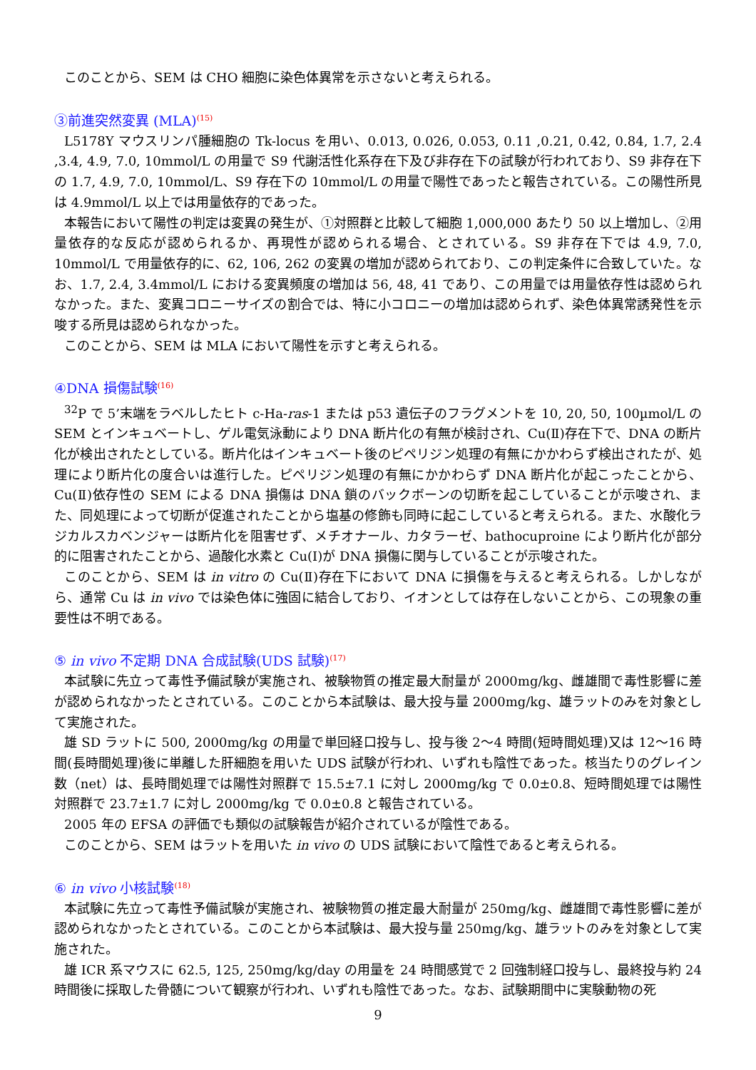このことから、SEM は CHO 細胞に染色体異常を示さないと考えられる。
③前進突然変異 (MLA)<sup>(15)</sup>
L5178Y マウスリンパ腫細胞の Tk-locus を用い、0.013, 0.026, 0.053, 0.11 ,0.21, 0.42, 0.84, 1.7, 2.4 ,3.4, 4.9, 7.0, 10mmol/L の用量で S9 代謝活性化系存在下及び非存在下の試験が行われており、S9 非存在下の 1.7, 4.9, 7.0, 10mmol/L、S9 存在下の 10mmol/L の用量で陽性であったと報告されている。この陽性所見は 4.9mmol/L 以上では用量依存的であった。
本報告において陽性の判定は変異の発生が、①対照群と比較して細胞 1,000,000 あたり 50 以上増加し、②用量依存的な反応が認められるか、再現性が認められる場合、とされている。S9 非存在下では 4.9, 7.0, 10mmol/L で用量依存的に、62, 106, 262 の変異の増加が認められており、この判定条件に合致していた。なお、1.7, 2.4, 3.4mmol/L における変異頻度の増加は 56, 48, 41 であり、この用量では用量依存性は認められなかった。また、変異コロニーサイズの割合では、特に小コロニーの増加は認められず、染色体異常誘発性を示唆する所見は認められなかった。
このことから、SEM は MLA において陽性を示すと考えられる。
④DNA 損傷試験<sup>(16)</sup>
<sup>32</sup>P で 5’末端をラベルしたヒト c-Ha-ras-1 または p53 遺伝子のフラグメントを 10, 20, 50, 100µmol/L の SEM とインキュベートし、ゲル電気泳動により DNA 断片化の有無が検討され、Cu(Ⅱ)存在下で、DNA の断片化が検出されたとしている。断片化はインキュベート後のピペリジン処理の有無にかかわらず検出されたが、処理により断片化の度合いは進行した。ピペリジン処理の有無にかかわらず DNA 断片化が起こったことから、Cu(Ⅱ)依存性の SEM による DNA 損傷は DNA 鎖のバックボーンの切断を起こしていることが示唆され、また、同処理によって切断が促進されたことから塩基の修飾も同時に起こしていると考えられる。また、水酸化ラジカルスカベンジャーは断片化を阻害せず、メチオナール、カタラーゼ、bathocuproine により断片化が部分的に阻害されたことから、過酸化水素と Cu(Ⅰ)が DNA 損傷に関与していることが示唆された。
このことから、SEM は in vitro の Cu(Ⅱ)存在下において DNA に損傷を与えると考えられる。しかしながら、通常 Cu は in vivo では染色体に強固に結合しており、イオンとしては存在しないことから、この現象の重要性は不明である。
⑤ in vivo 不定期 DNA 合成試験(UDS 試験)<sup>(17)</sup>
本試験に先立って毒性予備試験が実施され、被験物質の推定最大耐量が 2000mg/kg、雌雄間で毒性影響に差が認められなかったとされている。このことから本試験は、最大投与量 2000mg/kg、雄ラットのみを対象として実施された。
雄 SD ラットに 500, 2000mg/kg の用量で単回経口投与し、投与後 2～4 時間(短時間処理)又は 12～16 時間(長時間処理)後に単離した肝細胞を用いた UDS 試験が行われ、いずれも陰性であった。核当たりのグレイン数（net）は、長時間処理では陽性対照群で 15.5±7.1 に対し 2000mg/kg で 0.0±0.8、短時間処理では陽性対照群で 23.7±1.7 に対し 2000mg/kg で 0.0±0.8 と報告されている。
2005 年の EFSA の評価でも類似の試験報告が紹介されているが陰性である。
このことから、SEM はラットを用いた in vivo の UDS 試験において陰性であると考えられる。
⑥ in vivo 小核試験<sup>(18)</sup>
本試験に先立って毒性予備試験が実施され、被験物質の推定最大耐量が 250mg/kg、雌雄間で毒性影響に差が認められなかったとされている。このことから本試験は、最大投与量 250mg/kg、雄ラットのみを対象として実施された。
雄 ICR 系マウスに 62.5, 125, 250mg/kg/day の用量を 24 時間感覚で 2 回強制経口投与し、最終投与約 24 時間後に採取した骨髄について観察が行われ、いずれも陰性であった。なお、試験期間中に実験動物の死
9